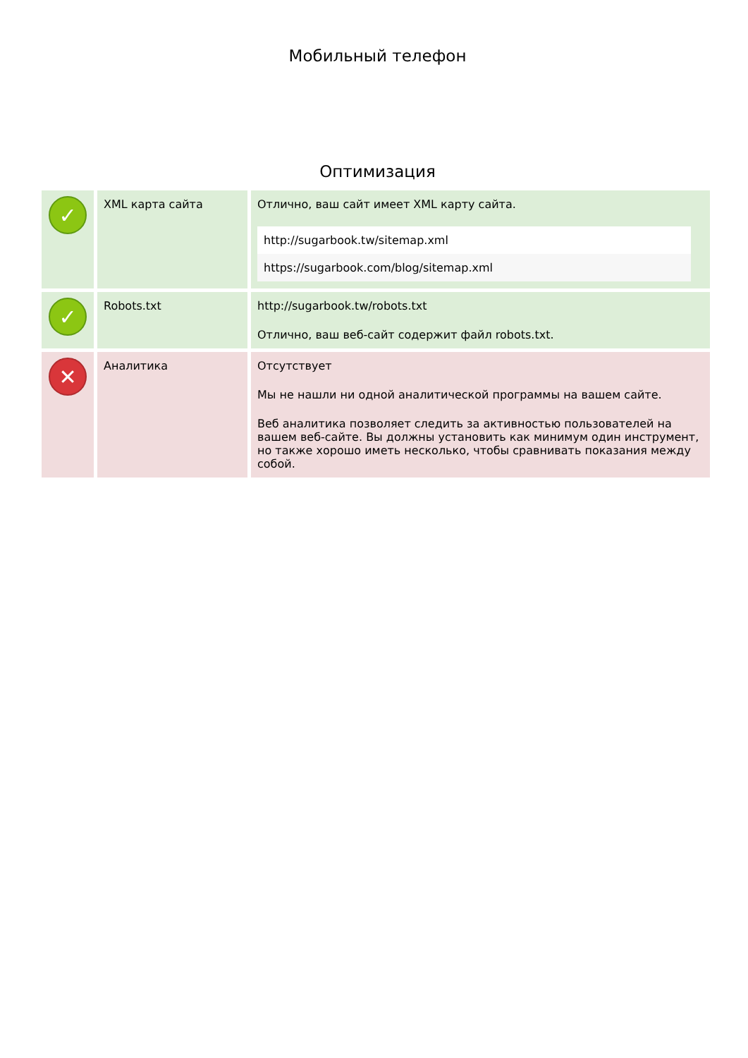Мобильный телефон
Оптимизация
| ✓ | XML карта сайта | Отлично, ваш сайт имеет XML карту сайта. http://sugarbook.tw/sitemap.xml https://sugarbook.com/blog/sitemap.xml |
| ✓ | Robots.txt | http://sugarbook.tw/robots.txt Отлично, ваш веб-сайт содержит файл robots.txt. |
| ✕ | Аналитика | Отсутствует Мы не нашли ни одной аналитической программы на вашем сайте. Веб аналитика позволяет следить за активностью пользователей на вашем веб-сайте. Вы должны установить как минимум один инструмент, но также хорошо иметь несколько, чтобы сравнивать показания между собой. |